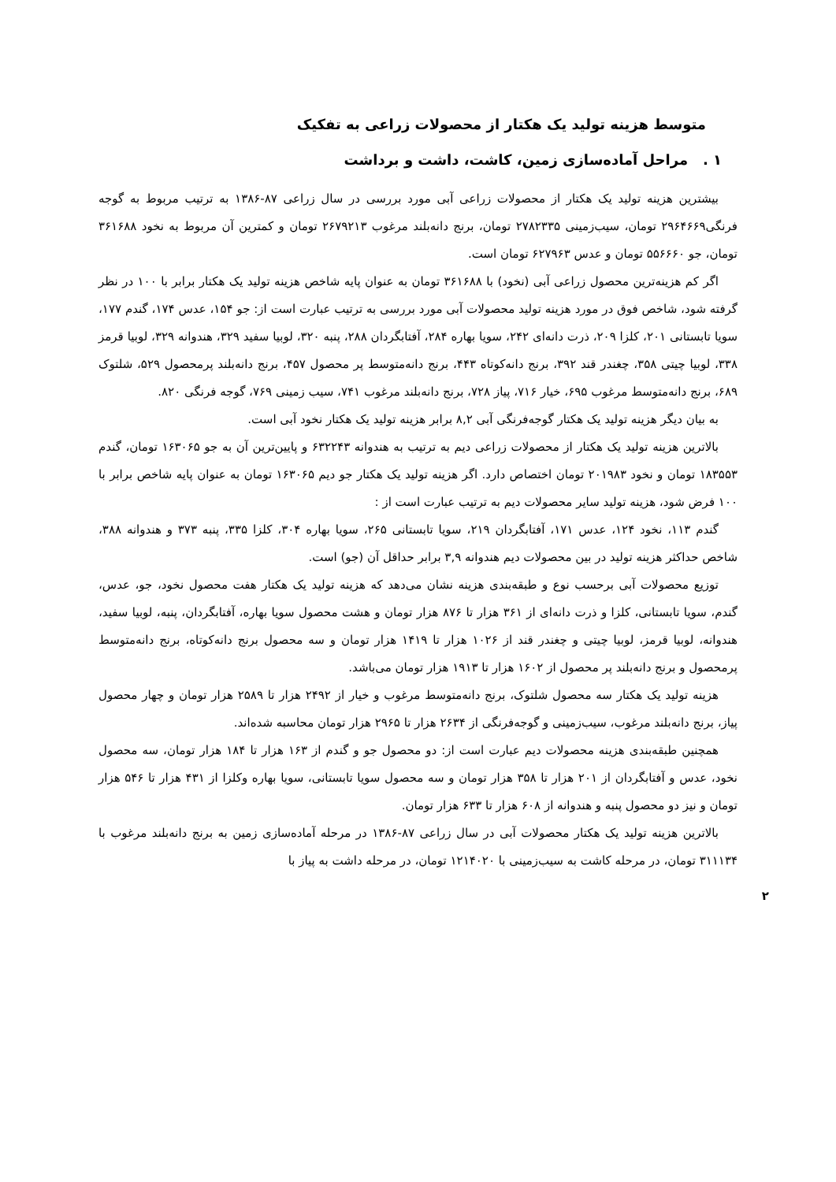متوسط هزینه تولید یک هکتار از محصولات زراعی به تفکیک
۱ . مراحل آماده‌سازی زمین، کاشت، داشت و برداشت
بیشترین هزینه تولید یک هکتار از محصولات زراعی آبی مورد بررسی در سال زراعی ۸۷-۱۳۸۶ به ترتیب مربوط به گوجه فرنگی۲۹۶۴۶۶۹ تومان، سیب‌زمینی ۲۷۸۲۳۳۵ تومان، برنج دانه‌بلند مرغوب ۲۶۷۹۲۱۳ تومان و کمترین آن مربوط به نخود ۳۶۱۶۸۸ تومان، جو ۵۵۶۶۶۰ تومان و عدس ۶۲۷۹۶۳ تومان است.
اگر کم هزینه‌ترین محصول زراعی آبی (نخود) با ۳۶۱۶۸۸ تومان به عنوان پایه شاخص هزینه تولید یک هکتار برابر با ۱۰۰ در نظر گرفته شود، شاخص فوق در مورد هزینه تولید محصولات آبی مورد بررسی به ترتیب عبارت است از: جو ۱۵۴، عدس ۱۷۴، گندم ۱۷۷، سویا تابستانی ۲۰۱، کلزا ۲۰۹، ذرت دانه‌ای ۲۴۲، سویا بهاره ۲۸۴، آفتابگردان ۲۸۸، پنبه ۳۲۰، لوبیا سفید ۳۲۹، هندوانه ۳۲۹، لوبیا قرمز ۳۳۸، لوبیا چیتی ۳۵۸، چغندر قند ۳۹۲، برنج دانه‌کوتاه ۴۴۳، برنج دانه‌متوسط پر محصول ۴۵۷، برنج دانه‌بلند پرمحصول ۵۲۹، شلتوک ۶۸۹، برنج دانه‌متوسط مرغوب ۶۹۵، خیار ۷۱۶، پیاز ۷۲۸، برنج دانه‌بلند مرغوب ۷۴۱، سیب زمینی ۷۶۹، گوجه فرنگی ۸۲۰.
به بیان دیگر هزینه تولید یک هکتار گوجه‌فرنگی آبی ۸,۲ برابر هزینه تولید یک هکتار نخود آبی است.
بالاترین هزینه تولید یک هکتار از محصولات زراعی دیم به ترتیب به هندوانه ۶۳۲۲۴۳ و پایین‌ترین آن به جو ۱۶۳۰۶۵ تومان، گندم ۱۸۳۵۵۳ تومان و نخود ۲۰۱۹۸۳ تومان اختصاص دارد. اگر هزینه تولید یک هکتار جو دیم ۱۶۳۰۶۵ تومان به عنوان پایه شاخص برابر با ۱۰۰ فرض شود، هزینه تولید سایر محصولات دیم به ترتیب عبارت است از :
گندم ۱۱۳، نخود ۱۲۴، عدس ۱۷۱، آفتابگردان ۲۱۹، سویا تابستانی ۲۶۵، سویا بهاره ۳۰۴، کلزا ۳۳۵، پنبه ۳۷۳ و هندوانه ۳۸۸، شاخص حداکثر هزینه تولید در بین محصولات دیم هندوانه ۳,۹ برابر حداقل آن (جو) است.
توزیع محصولات آبی برحسب نوع و طبقه‌بندی هزینه نشان می‌دهد که هزینه تولید یک هکتار هفت محصول نخود، جو، عدس، گندم، سویا تابستانی، کلزا و ذرت دانه‌ای از ۳۶۱ هزار تا ۸۷۶ هزار تومان و هشت محصول سویا بهاره، آفتابگردان، پنبه، لوبیا سفید، هندوانه، لوبیا قرمز، لوبیا چیتی و چغندر قند از ۱۰۲۶ هزار تا ۱۴۱۹ هزار تومان و سه محصول برنج دانه‌کوتاه، برنج دانه‌متوسط پرمحصول و برنج دانه‌بلند پر محصول از ۱۶۰۲ هزار تا ۱۹۱۳ هزار تومان می‌باشد.
هزینه تولید یک هکتار سه محصول شلتوک، برنج دانه‌متوسط مرغوب و خیار از ۲۴۹۲ هزار تا ۲۵۸۹ هزار تومان و چهار محصول پیاز، برنج دانه‌بلند مرغوب، سیب‌زمینی و گوجه‌فرنگی از ۲۶۳۴ هزار تا ۲۹۶۵ هزار تومان محاسبه شده‌اند.
همچنین طبقه‌بندی هزینه محصولات دیم عبارت است از: دو محصول جو و گندم از ۱۶۳ هزار تا ۱۸۴ هزار تومان، سه محصول نخود، عدس و آفتابگردان از ۲۰۱ هزار تا ۳۵۸ هزار تومان و سه محصول سویا تابستانی، سویا بهاره وکلزا از ۴۳۱ هزار تا ۵۴۶ هزار تومان و نیز دو محصول پنبه و هندوانه از ۶۰۸ هزار تا ۶۳۳ هزار تومان.
بالاترین هزینه تولید یک هکتار محصولات آبی در سال زراعی ۸۷-۱۳۸۶ در مرحله آماده‌سازی زمین به برنج دانه‌بلند مرغوب با ۳۱۱۱۳۴ تومان، در مرحله کاشت به سیب‌زمینی با ۱۲۱۴۰۲۰ تومان، در مرحله داشت به پیاز با
۲